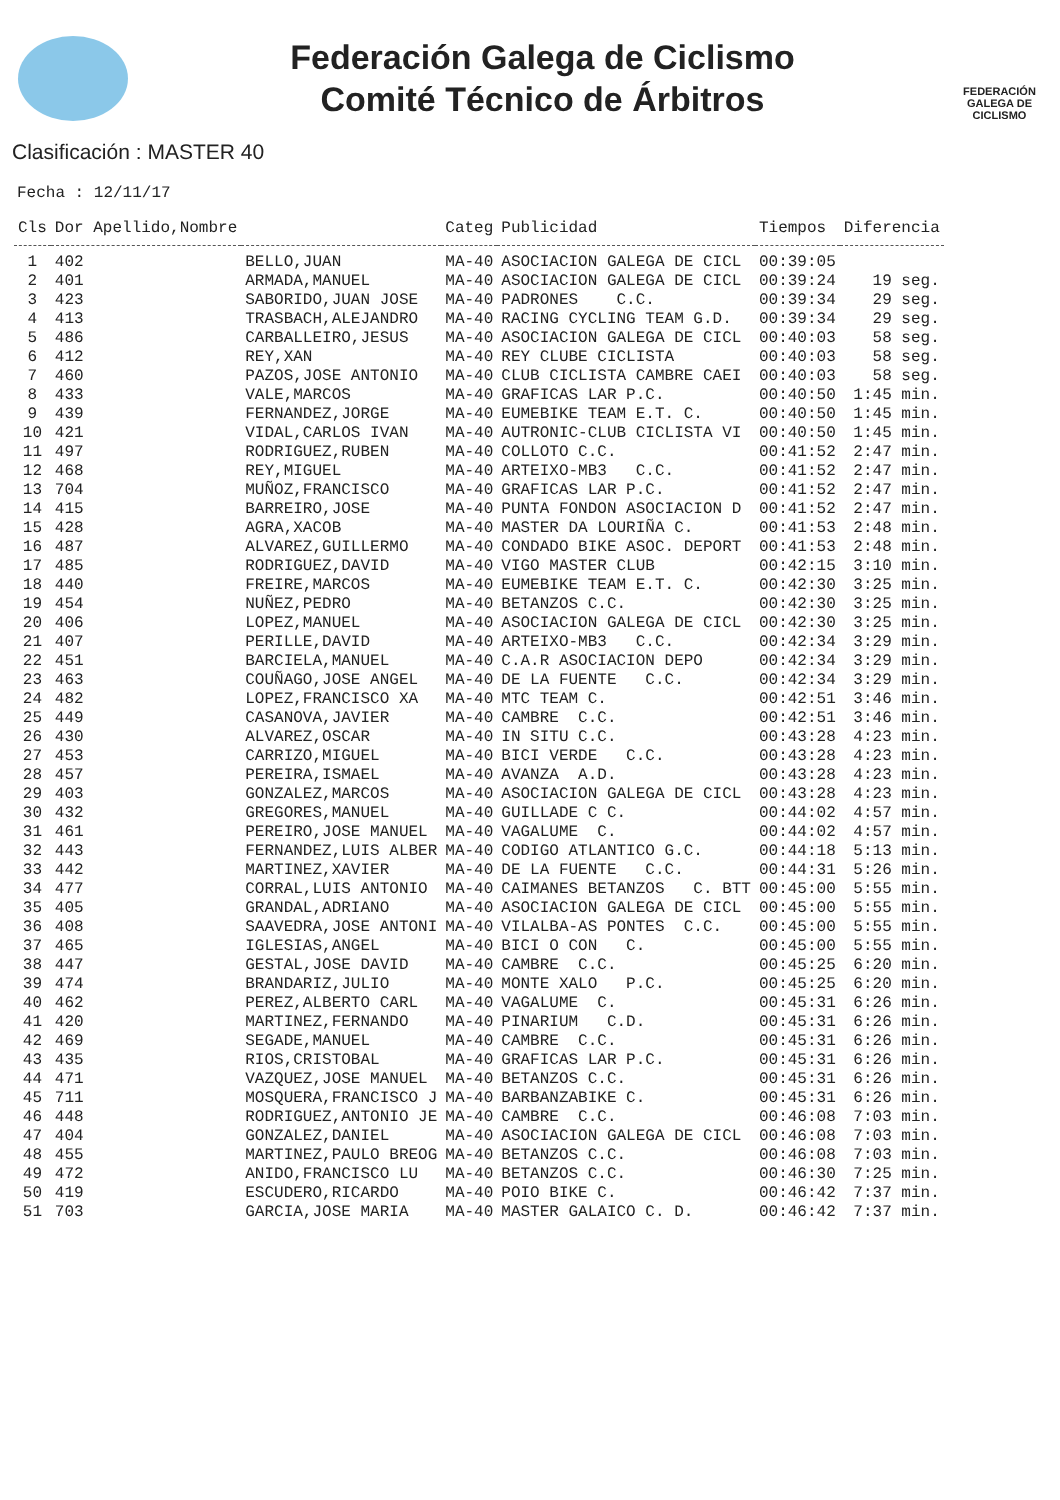Federación Galega de Ciclismo
Comité Técnico de Árbitros
FEDERACIÓN GALEGA DE CICLISMO
Clasificación : MASTER 40
Fecha : 12/11/17
| Cls | Dor Apellido,Nombre | | Categ | Publicidad | Tiempos | Diferencia |
| --- | --- | --- | --- | --- | --- | --- |
| 1 | 402 | BELLO,JUAN | MA-40 | ASOCIACION GALEGA DE CICL | 00:39:05 | |
| 2 | 401 | ARMADA,MANUEL | MA-40 | ASOCIACION GALEGA DE CICL | 00:39:24 | 19 seg. |
| 3 | 423 | SABORIDO,JUAN JOSE | MA-40 | PADRONES C.C. | 00:39:34 | 29 seg. |
| 4 | 413 | TRASBACH,ALEJANDRO | MA-40 | RACING CYCLING TEAM G.D. | 00:39:34 | 29 seg. |
| 5 | 486 | CARBALLEIRO,JESUS | MA-40 | ASOCIACION GALEGA DE CICL | 00:40:03 | 58 seg. |
| 6 | 412 | REY,XAN | MA-40 | REY CLUBE CICLISTA | 00:40:03 | 58 seg. |
| 7 | 460 | PAZOS,JOSE ANTONIO | MA-40 | CLUB CICLISTA CAMBRE CAEI | 00:40:03 | 58 seg. |
| 8 | 433 | VALE,MARCOS | MA-40 | GRAFICAS LAR P.C. | 00:40:50 | 1:45 min. |
| 9 | 439 | FERNANDEZ,JORGE | MA-40 | EUMEBIKE TEAM E.T. C. | 00:40:50 | 1:45 min. |
| 10 | 421 | VIDAL,CARLOS IVAN | MA-40 | AUTRONIC-CLUB CICLISTA VI | 00:40:50 | 1:45 min. |
| 11 | 497 | RODRIGUEZ,RUBEN | MA-40 | COLLOTO C.C. | 00:41:52 | 2:47 min. |
| 12 | 468 | REY,MIGUEL | MA-40 | ARTEIXO-MB3 C.C. | 00:41:52 | 2:47 min. |
| 13 | 704 | MUÑOZ,FRANCISCO | MA-40 | GRAFICAS LAR P.C. | 00:41:52 | 2:47 min. |
| 14 | 415 | BARREIRO,JOSE | MA-40 | PUNTA FONDON ASOCIACION D | 00:41:52 | 2:47 min. |
| 15 | 428 | AGRA,XACOB | MA-40 | MASTER DA LOURIÑA C. | 00:41:53 | 2:48 min. |
| 16 | 487 | ALVAREZ,GUILLERMO | MA-40 | CONDADO BIKE ASOC. DEPORT | 00:41:53 | 2:48 min. |
| 17 | 485 | RODRIGUEZ,DAVID | MA-40 | VIGO MASTER CLUB | 00:42:15 | 3:10 min. |
| 18 | 440 | FREIRE,MARCOS | MA-40 | EUMEBIKE TEAM E.T. C. | 00:42:30 | 3:25 min. |
| 19 | 454 | NUÑEZ,PEDRO | MA-40 | BETANZOS C.C. | 00:42:30 | 3:25 min. |
| 20 | 406 | LOPEZ,MANUEL | MA-40 | ASOCIACION GALEGA DE CICL | 00:42:30 | 3:25 min. |
| 21 | 407 | PERILLE,DAVID | MA-40 | ARTEIXO-MB3 C.C. | 00:42:34 | 3:29 min. |
| 22 | 451 | BARCIELA,MANUEL | MA-40 | C.A.R ASOCIACION DEPO | 00:42:34 | 3:29 min. |
| 23 | 463 | COUÑAGO,JOSE ANGEL | MA-40 | DE LA FUENTE C.C. | 00:42:34 | 3:29 min. |
| 24 | 482 | LOPEZ,FRANCISCO XA | MA-40 | MTC TEAM C. | 00:42:51 | 3:46 min. |
| 25 | 449 | CASANOVA,JAVIER | MA-40 | CAMBRE C.C. | 00:42:51 | 3:46 min. |
| 26 | 430 | ALVAREZ,OSCAR | MA-40 | IN SITU C.C. | 00:43:28 | 4:23 min. |
| 27 | 453 | CARRIZO,MIGUEL | MA-40 | BICI VERDE C.C. | 00:43:28 | 4:23 min. |
| 28 | 457 | PEREIRA,ISMAEL | MA-40 | AVANZA A.D. | 00:43:28 | 4:23 min. |
| 29 | 403 | GONZALEZ,MARCOS | MA-40 | ASOCIACION GALEGA DE CICL | 00:43:28 | 4:23 min. |
| 30 | 432 | GREGORES,MANUEL | MA-40 | GUILLADE C C. | 00:44:02 | 4:57 min. |
| 31 | 461 | PEREIRO,JOSE MANUEL | MA-40 | VAGALUME C. | 00:44:02 | 4:57 min. |
| 32 | 443 | FERNANDEZ,LUIS ALBER | MA-40 | CODIGO ATLANTICO G.C. | 00:44:18 | 5:13 min. |
| 33 | 442 | MARTINEZ,XAVIER | MA-40 | DE LA FUENTE C.C. | 00:44:31 | 5:26 min. |
| 34 | 477 | CORRAL,LUIS ANTONIO | MA-40 | CAIMANES BETANZOS C. BTT | 00:45:00 | 5:55 min. |
| 35 | 405 | GRANDAL,ADRIANO | MA-40 | ASOCIACION GALEGA DE CICL | 00:45:00 | 5:55 min. |
| 36 | 408 | SAAVEDRA,JOSE ANTONI | MA-40 | VILALBA-AS PONTES C.C. | 00:45:00 | 5:55 min. |
| 37 | 465 | IGLESIAS,ANGEL | MA-40 | BICI O CON C. | 00:45:00 | 5:55 min. |
| 38 | 447 | GESTAL,JOSE DAVID | MA-40 | CAMBRE C.C. | 00:45:25 | 6:20 min. |
| 39 | 474 | BRANDARIZ,JULIO | MA-40 | MONTE XALO P.C. | 00:45:25 | 6:20 min. |
| 40 | 462 | PEREZ,ALBERTO CARL | MA-40 | VAGALUME C. | 00:45:31 | 6:26 min. |
| 41 | 420 | MARTINEZ,FERNANDO | MA-40 | PINARIUM C.D. | 00:45:31 | 6:26 min. |
| 42 | 469 | SEGADE,MANUEL | MA-40 | CAMBRE C.C. | 00:45:31 | 6:26 min. |
| 43 | 435 | RIOS,CRISTOBAL | MA-40 | GRAFICAS LAR P.C. | 00:45:31 | 6:26 min. |
| 44 | 471 | VAZQUEZ,JOSE MANUEL | MA-40 | BETANZOS C.C. | 00:45:31 | 6:26 min. |
| 45 | 711 | MOSQUERA,FRANCISCO J | MA-40 | BARBANZABIKE C. | 00:45:31 | 6:26 min. |
| 46 | 448 | RODRIGUEZ,ANTONIO JE | MA-40 | CAMBRE C.C. | 00:46:08 | 7:03 min. |
| 47 | 404 | GONZALEZ,DANIEL | MA-40 | ASOCIACION GALEGA DE CICL | 00:46:08 | 7:03 min. |
| 48 | 455 | MARTINEZ,PAULO BREOG | MA-40 | BETANZOS C.C. | 00:46:08 | 7:03 min. |
| 49 | 472 | ANIDO,FRANCISCO LU | MA-40 | BETANZOS C.C. | 00:46:30 | 7:25 min. |
| 50 | 419 | ESCUDERO,RICARDO | MA-40 | POIO BIKE C. | 00:46:42 | 7:37 min. |
| 51 | 703 | GARCIA,JOSE MARIA | MA-40 | MASTER GALAICO C. D. | 00:46:42 | 7:37 min. |